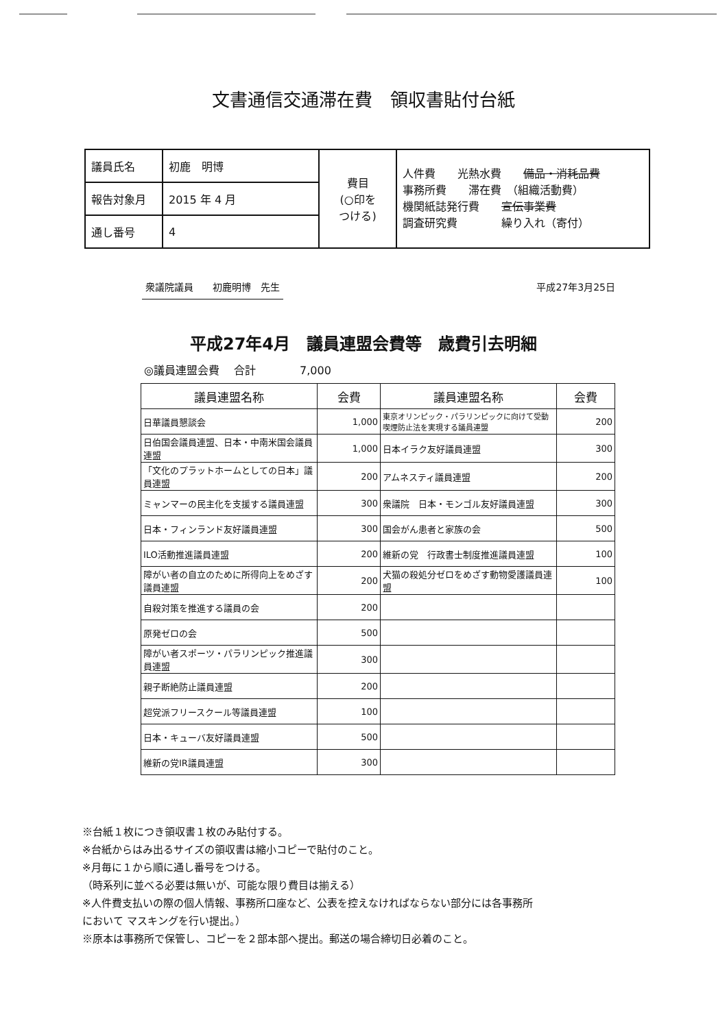文書通信交通滞在費　領収書貼付台紙
| 議員氏名 | 初鹿 明博 | 費目 (○印を つける) | 人件費 光熱水費 備品・消耗品費 事務所費 滞在費 （組織活動費） 機関紙誌発行費 宣伝事業費 調査研究費 繰り入れ（寄付） |
| 報告対象月 | 2015 年 4 月 | | |
| 通し番号 | 4 | | |
衆議院議員　　初鹿明博　先生 平成27年3月25日
平成27年4月　議員連盟会費等　歳費引去明細
◎議員連盟会費　 合計　　　　7,000
| 議員連盟名称 | 会費 | 議員連盟名称 | 会費 |
| --- | --- | --- | --- |
| 日華議員懇談会 | 1,000 | 東京オリンピック・パラリンピックに向けて受動喫煙防止法を実現する議員連盟 | 200 |
| 日伯国会議員連盟、日本・中南米国会議員連盟 | 1,000 | 日本イラク友好議員連盟 | 300 |
| 「文化のプラットホームとしての日本」議員連盟 | 200 | アムネスティ議員連盟 | 200 |
| ミャンマーの民主化を支援する議員連盟 | 300 | 衆議院 日本・モンゴル友好議員連盟 | 300 |
| 日本・フィンランド友好議員連盟 | 300 | 国会がん患者と家族の会 | 500 |
| ILO活動推進議員連盟 | 200 | 維新の党 行政書士制度推進議員連盟 | 100 |
| 障がい者の自立のために所得向上をめざす議員連盟 | 200 | 犬猫の殺処分ゼロをめざす動物愛護議員連盟 | 100 |
| 自殺対策を推進する議員の会 | 200 | | |
| 原発ゼロの会 | 500 | | |
| 障がい者スポーツ・パラリンピック推進議員連盟 | 300 | | |
| 親子断絶防止議員連盟 | 200 | | |
| 超党派フリースクール等議員連盟 | 100 | | |
| 日本・キューバ友好議員連盟 | 500 | | |
| 維新の党IR議員連盟 | 300 | | |
※台紙１枚につき領収書１枚のみ貼付する。
※台紙からはみ出るサイズの領収書は縮小コピーで貼付のこと。
※月毎に１から順に通し番号をつける。
（時系列に並べる必要は無いが、可能な限り費目は揃える）
※人件費支払いの際の個人情報、事務所口座など、公表を控えなければならない部分には各事務所
において マスキングを行い提出。）
※原本は事務所で保管し、コピーを２部本部へ提出。郵送の場合締切日必着のこと。